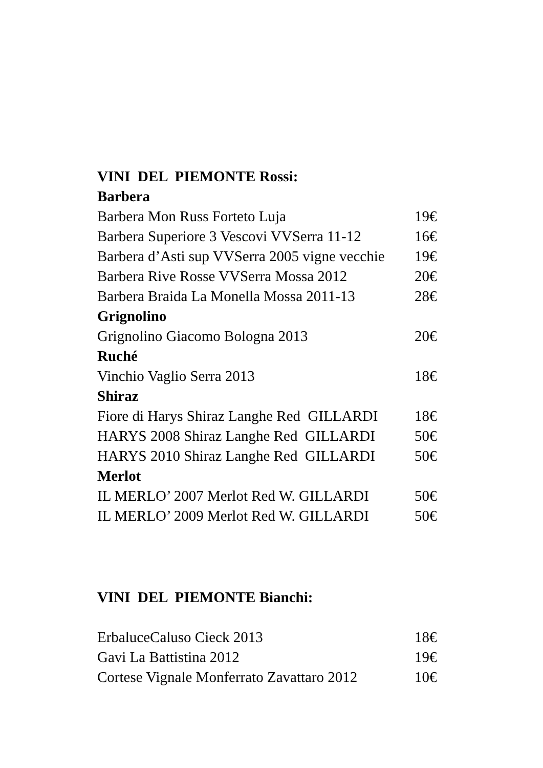VINI DEL PIEMONTE Rossi:
Barbera
Barbera Mon Russ Forteto Luja 19€
Barbera Superiore 3 Vescovi VVSerra 11-12 16€
Barbera d’Asti sup VVSerra 2005 vigne vecchie 19€
Barbera Rive Rosse VVSerra Mossa 2012 20€
Barbera Braida La Monella Mossa 2011-13 28€
Grignolino
Grignolino Giacomo Bologna 2013 20€
Ruché
Vinchio Vaglio Serra 2013 18€
Shiraz
Fiore di Harys Shiraz Langhe Red GILLARDI 18€
HARYS 2008 Shiraz Langhe Red GILLARDI 50€
HARYS 2010 Shiraz Langhe Red GILLARDI 50€
Merlot
IL MERLO’ 2007 Merlot Red W. GILLARDI 50€
IL MERLO’ 2009 Merlot Red W. GILLARDI 50€
VINI DEL PIEMONTE Bianchi:
ErbaluceCaluso Cieck 2013 18€
Gavi La Battistina 2012 19€
Cortese Vignale Monferrato Zavattaro 2012 10€